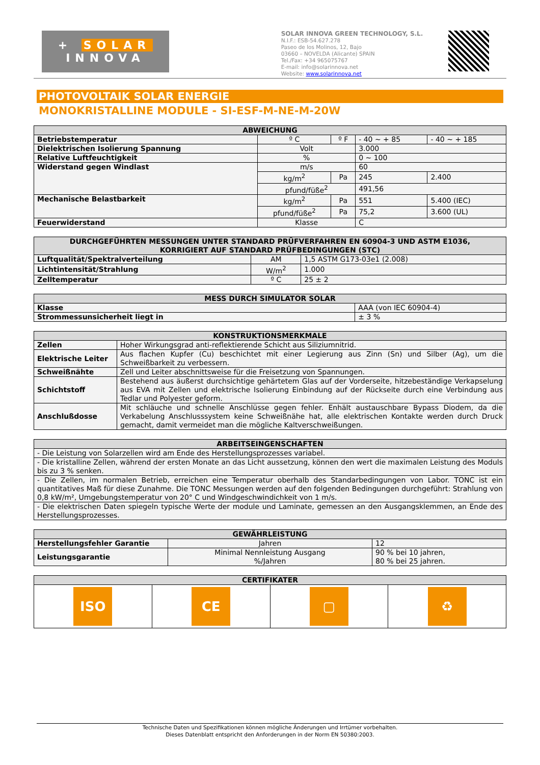+ SOLAR
INNOVA
SOLAR INNOVA GREEN TECHNOLOGY, S.L.
N.I.F.: ESB-54.627.278
Paseo de los Molinos, 12, Bajo
03660 – NOVELDA (Alicante) SPAIN
Tel./Fax: +34 965075767
E-mail: info@solarinnova.net
Website: www.solarinnova.net
PHOTOVOLTAIK SOLAR ENERGIE
MONOKRISTALLINE MODULE - SI-ESF-M-NE-M-20W
| ABWEICHUNG | | | | |
| --- | --- | --- | --- | --- |
| Betriebstemperatur | º C | º F | - 40 ~ + 85 | - 40 ~ + 185 |
| Dielektrischen Isolierung Spannung | Volt | | 3.000 | |
| Relative Luftfeuchtigkeit | % | | 0 ~ 100 | |
| Widerstand gegen Windlast | m/s | | 60 | |
| | kg/m<sup>2</sup> | Pa | 245 | 2.400 |
| | pfund/füße<sup>2</sup> | | 491,56 | |
| Mechanische Belastbarkeit | kg/m<sup>2</sup> | Pa | 551 | 5.400 (IEC) |
| | pfund/füße<sup>2</sup> | Pa | 75,2 | 3.600 (UL) |
| Feuerwiderstand | Klasse | | C | |
| DURCHGEFÜHRTEN MESSUNGEN UNTER STANDARD PRÜFVERFAHREN EN 60904-3 UND ASTM E1036, KORRIGIERT AUF STANDARD PRÜFBEDINGUNGEN (STC) | | |
| --- | --- | --- |
| Luftqualität/Spektralverteilung | AM | 1,5 ASTM G173-03e1 (2.008) |
| Lichtintensität/Strahlung | W/m<sup>2</sup> | 1.000 |
| Zelltemperatur | º C | 25 ± 2 |
| MESS DURCH SIMULATOR SOLAR | |
| --- | --- |
| Klasse | AAA (von IEC 60904-4) |
| Strommessunsicherheit liegt in | ± 3 % |
| KONSTRUKTIONSMERKMALE | |
| --- | --- |
| Zellen | Hoher Wirkungsgrad anti-reflektierende Schicht aus Siliziumnitrid. |
| Elektrische Leiter | Aus flachen Kupfer (Cu) beschichtet mit einer Legierung aus Zinn (Sn) und Silber (Ag), um die Schweißbarkeit zu verbessern. |
| Schweißnähte | Zell und Leiter abschnittsweise für die Freisetzung von Spannungen. |
| Schichtstoff | Bestehend aus äußerst durchsichtige gehärtetem Glas auf der Vorderseite, hitzebeständige Verkapselung aus EVA mit Zellen und elektrische Isolierung Einbindung auf der Rückseite durch eine Verbindung aus Tedlar und Polyester geform. |
| Anschlußdosse | Mit schläuche und schnelle Anschlüsse gegen fehler. Enhält austauschbare Bypass Diodem, da die Verkabelung Anschlusssystem keine Schweißnähe hat, alle elektrischen Kontakte werden durch Druck gemacht, damit vermeidet man die mögliche Kaltverschweißungen. |
| ARBEITSEINGENSCHAFTEN |
| --- |
| - Die Leistung von Solarzellen wird am Ende des Herstellungsprozesses variabel. |
| - Die kristalline Zellen, während der ersten Monate an das Licht aussetzung, können den wert die maximalen Leistung des Moduls bis zu 3 % senken. |
| - Die Zellen, im normalen Betrieb, erreichen eine Temperatur oberhalb des Standarbedingungen von Labor. TONC ist ein quantitatives Maß für diese Zunahme. Die TONC Messungen werden auf den folgenden Bedingungen durchgeführt: Strahlung von 0,8 kW/m², Umgebungstemperatur von 20° C und Windgeschwindichkeit von 1 m/s. |
| - Die elektrischen Daten spiegeln typische Werte der module und Laminate, gemessen an den Ausgangsklemmen, an Ende des Herstellungsprozesses. |
| GEWÄHRLEISTUNG | | |
| --- | --- | --- |
| Herstellungsfehler Garantie | Jahren | 12 |
| Leistungsgarantie | Minimal Nennleistung Ausgang %/Jahren | 90 % bei 10 jahren, 80 % bei 25 jahren. |
| CERTIFIKATER | | | |
| --- | --- | --- | --- |
| ISO | CE | ▢ | ♻ |
Technische Daten und Spezifikationen können mögliche Änderungen und Irrtümer vorbehalten.
Dieses Datenblatt entspricht den Anforderungen in der Norm EN 50380:2003.